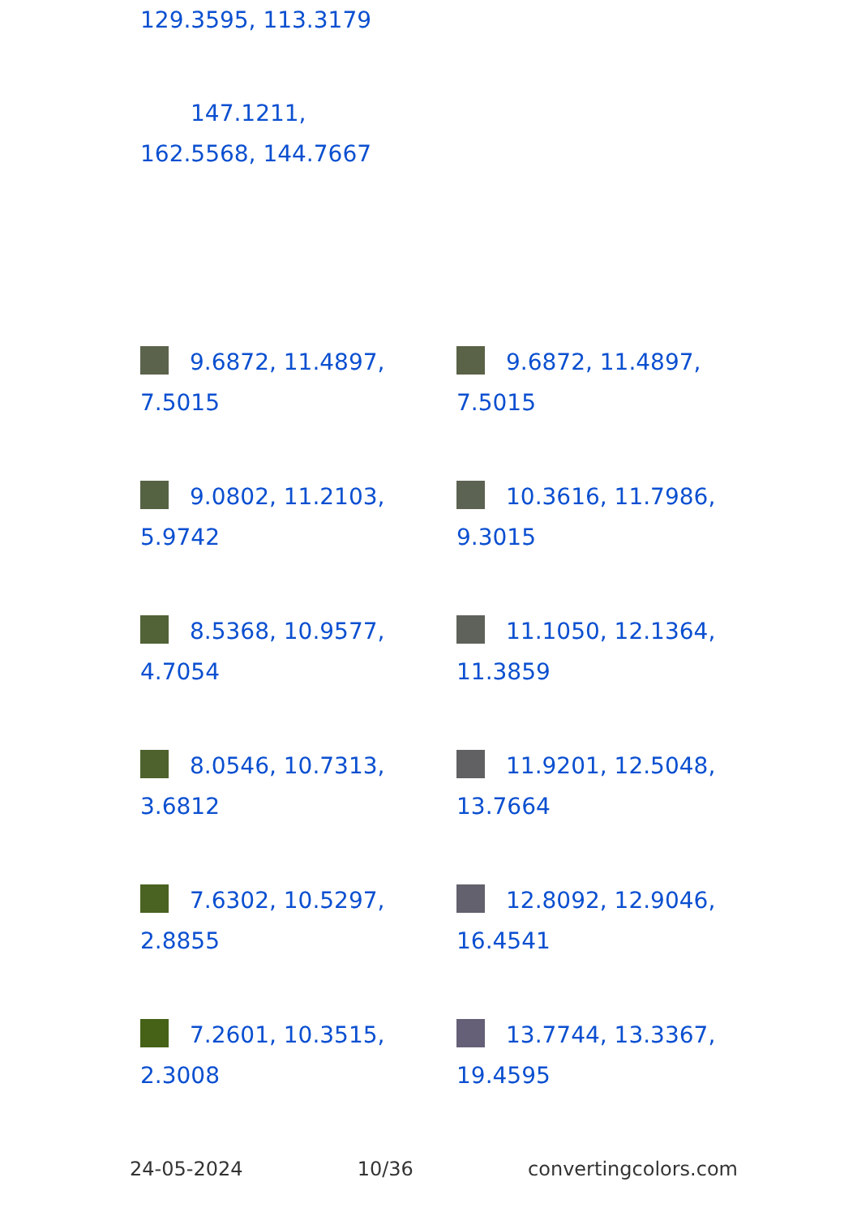129.3595, 113.3179
147.1211,
162.5568, 144.7667
9.6872, 11.4897, 7.5015
9.6872, 11.4897, 7.5015
9.0802, 11.2103, 5.9742
10.3616, 11.7986, 9.3015
8.5368, 10.9577, 4.7054
11.1050, 12.1364, 11.3859
8.0546, 10.7313, 3.6812
11.9201, 12.5048, 13.7664
7.6302, 10.5297, 2.8855
12.8092, 12.9046, 16.4541
7.2601, 10.3515, 2.3008
13.7744, 13.3367, 19.4595
24-05-2024 10/36 convertingcolors.com